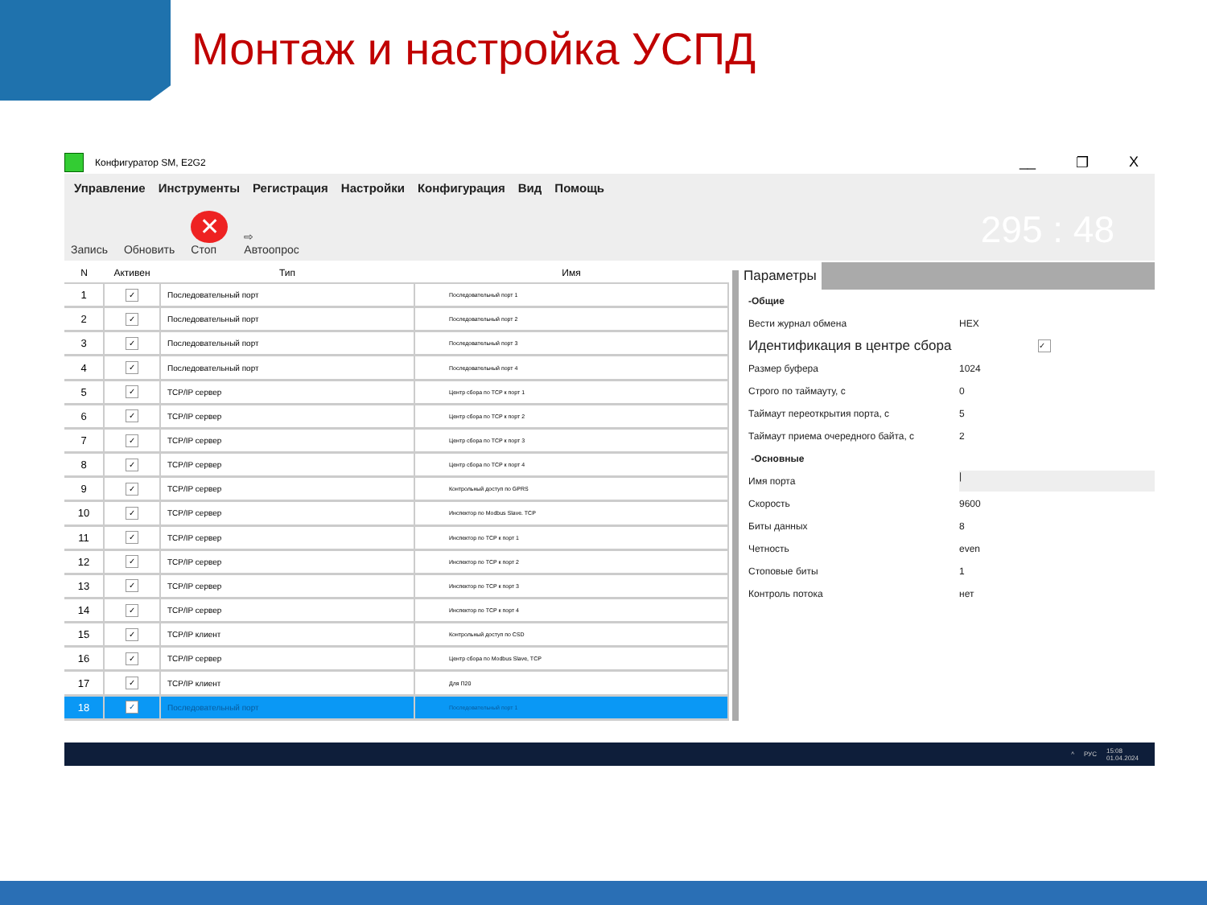Монтаж и настройка УСПД
Конфигуратор SM, E2G2
__ ❐ X
Управление Инструменты Регистрация Настройки Конфигурация Вид Помощь
Запись
Обновить
✕
Стоп
⇨
Автоопрос
295 : 48
| N | Активен | Тип | Имя |
| --- | --- | --- | --- |
| 1 | ✓ | Последовательный порт | Последовательный порт 1 |
| 2 | ✓ | Последовательный порт | Последовательный порт 2 |
| 3 | ✓ | Последовательный порт | Последовательный порт 3 |
| 4 | ✓ | Последовательный порт | Последовательный порт 4 |
| 5 | ✓ | TCP/IP сервер | Центр сбора по TCP к порт 1 |
| 6 | ✓ | TCP/IP сервер | Центр сбора по TCP к порт 2 |
| 7 | ✓ | TCP/IP сервер | Центр сбора по TCP к порт 3 |
| 8 | ✓ | TCP/IP сервер | Центр сбора по TCP к порт 4 |
| 9 | ✓ | TCP/IP сервер | Контрольный доступ по GPRS |
| 10 | ✓ | TCP/IP сервер | Инспектор по Modbus Slave. TCP |
| 11 | ✓ | TCP/IP сервер | Инспектор по TCP к порт 1 |
| 12 | ✓ | TCP/IP сервер | Инспектор по TCP к порт 2 |
| 13 | ✓ | TCP/IP сервер | Инспектор по TCP к порт 3 |
| 14 | ✓ | TCP/IP сервер | Инспектор по TCP к порт 4 |
| 15 | ✓ | TCP/IP клиент | Контрольный доступ по CSD |
| 16 | ✓ | TCP/IP сервер | Центр сбора по Modbus Slave, TCP |
| 17 | ✓ | TCP/IP клиент | Для П20 |
| 18 | ✓ | Последовательный порт | Последовательный порт 1 |
Параметры
-Общие
Вести журнал обмена HEX
Идентификация в центре сбора ✓
Размер буфера 1024
Строго по таймауту, с 0
Таймаут переоткрытия порта, с 5
Таймаут приема очередного байта, с 2
-Основные
Имя порта |
Скорость 9600
Биты данных 8
Четность even
Стоповые биты 1
Контроль потока нет
^ РУС 15:08
01.04.2024